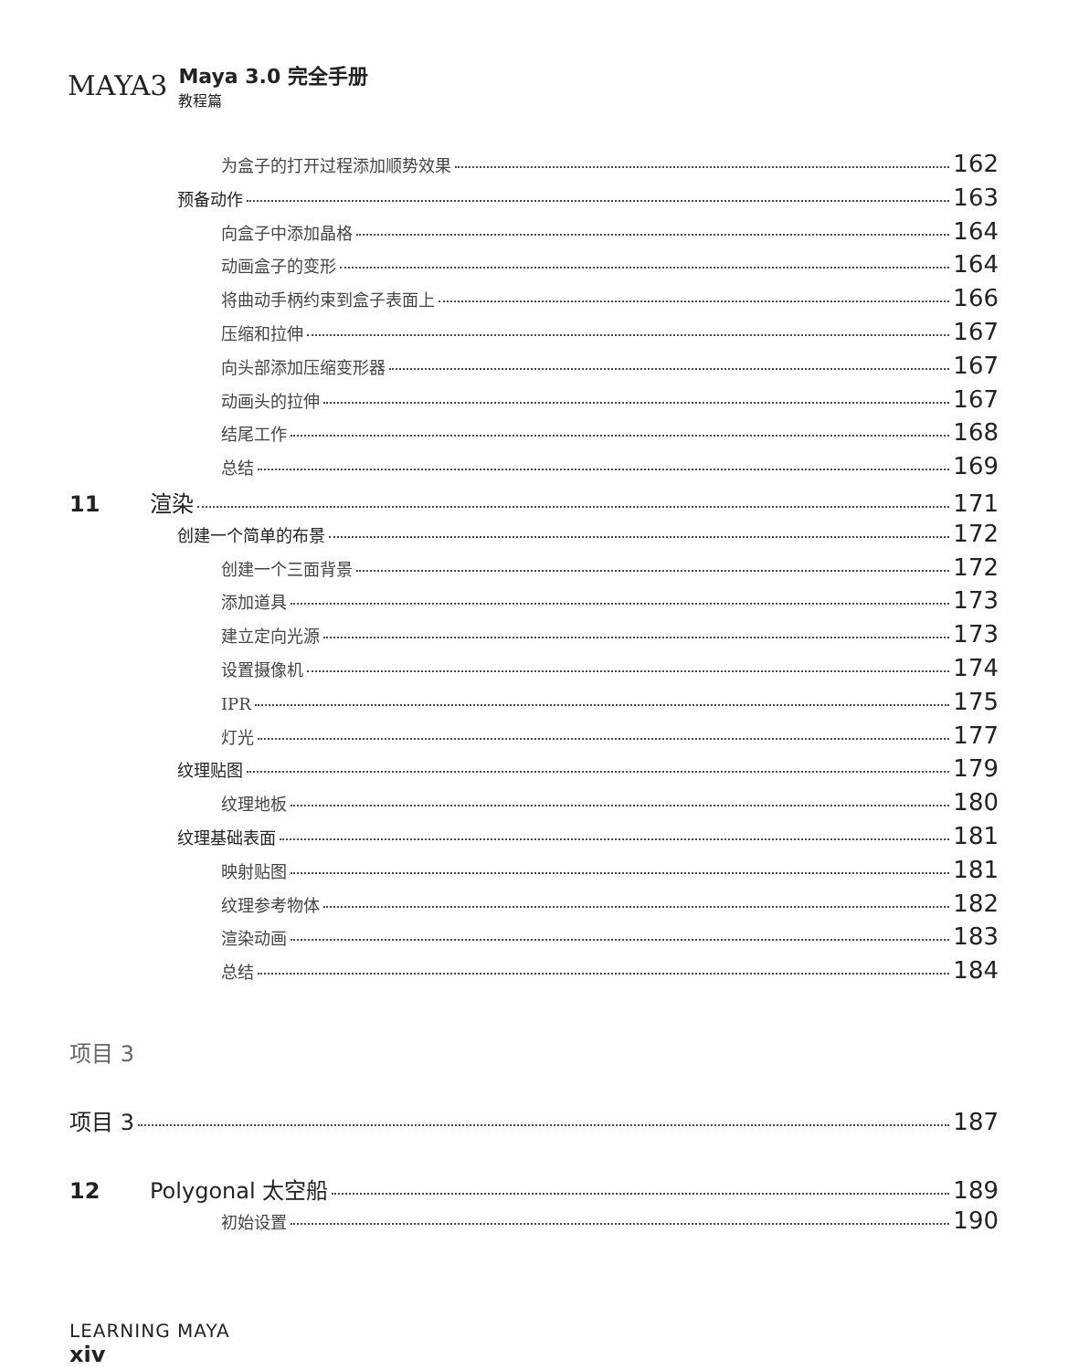MAYA3
Maya 3.0 完全手册
教程篇
为盒子的打开过程添加顺势效果 162
预备动作 163
向盒子中添加晶格 164
动画盒子的变形 164
将曲动手柄约束到盒子表面上 166
压缩和拉伸 167
向头部添加压缩变形器 167
动画头的拉伸 167
结尾工作 168
总结 169
11 渲染 171
创建一个简单的布景 172
创建一个三面背景 172
添加道具 173
建立定向光源 173
设置摄像机 174
IPR 175
灯光 177
纹理贴图 179
纹理地板 180
纹理基础表面 181
映射贴图 181
纹理参考物体 182
渲染动画 183
总结 184
项目 3
项目 3 187
12 Polygonal 太空船 189
初始设置 190
LEARNING MAYA
xiv